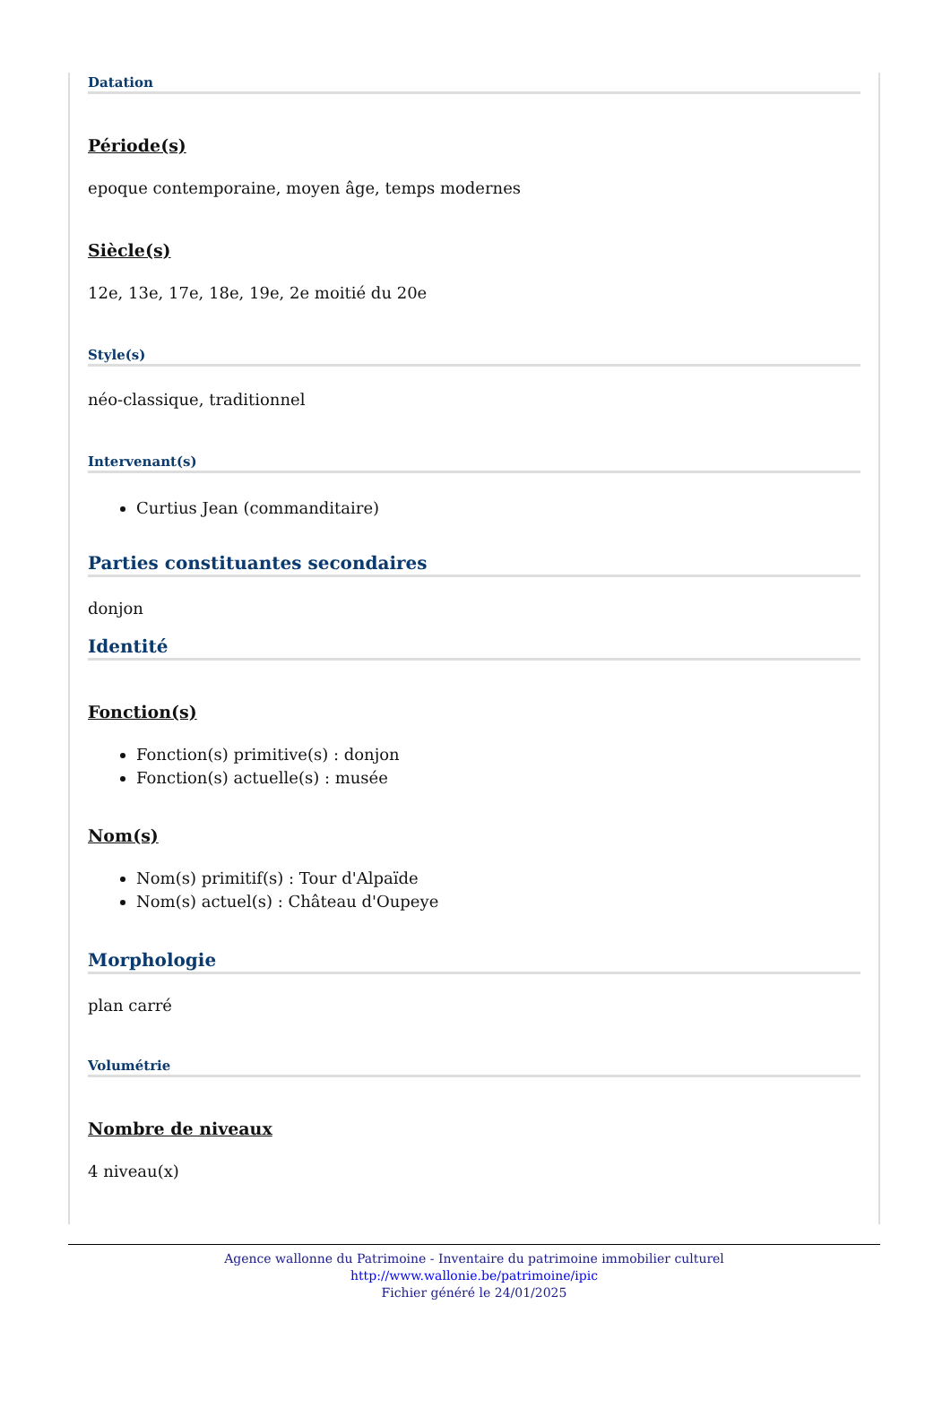Datation
Période(s)
epoque contemporaine, moyen âge, temps modernes
Siècle(s)
12e, 13e, 17e, 18e, 19e, 2e moitié du 20e
Style(s)
néo-classique, traditionnel
Intervenant(s)
Curtius Jean (commanditaire)
Parties constituantes secondaires
donjon
Identité
Fonction(s)
Fonction(s) primitive(s) : donjon
Fonction(s) actuelle(s) : musée
Nom(s)
Nom(s) primitif(s) : Tour d'Alpaïde
Nom(s) actuel(s) : Château d'Oupeye
Morphologie
plan carré
Volumétrie
Nombre de niveaux
4 niveau(x)
Agence wallonne du Patrimoine - Inventaire du patrimoine immobilier culturel
http://www.wallonie.be/patrimoine/ipic
Fichier généré le 24/01/2025